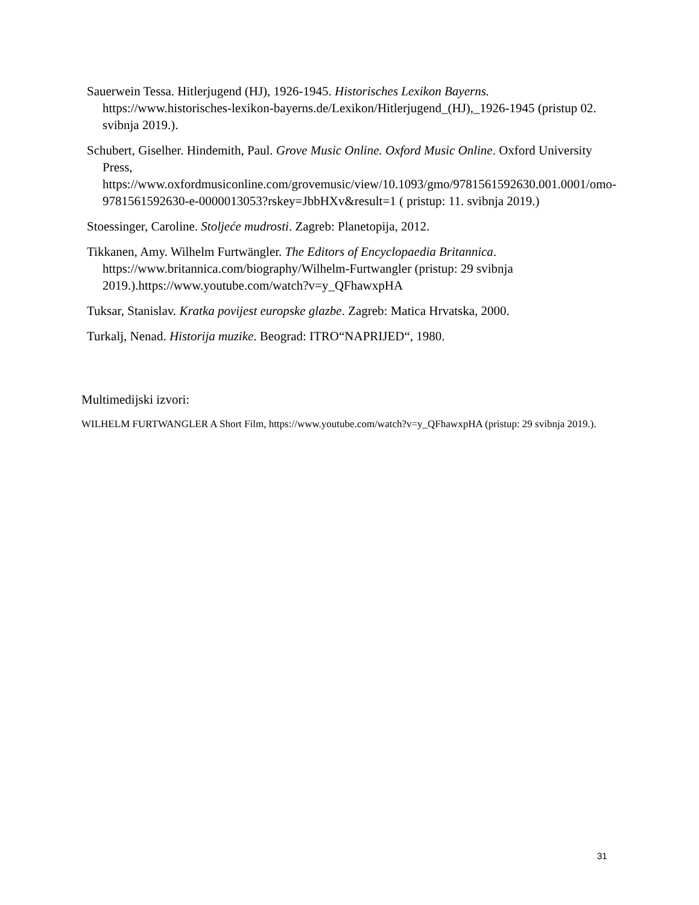Sauerwein Tessa. Hitlerjugend (HJ), 1926-1945. Historisches Lexikon Bayerns. https://www.historisches-lexikon-bayerns.de/Lexikon/Hitlerjugend_(HJ),_1926-1945 (pristup 02. svibnja 2019.).
Schubert, Giselher. Hindemith, Paul. Grove Music Online. Oxford Music Online. Oxford University Press, https://www.oxfordmusiconline.com/grovemusic/view/10.1093/gmo/9781561592630.001.0001/omo-9781561592630-e-0000013053?rskey=JbbHXv&result=1 ( pristup: 11. svibnja 2019.)
Stoessinger, Caroline. Stoljeće mudrosti. Zagreb: Planetopija, 2012.
Tikkanen, Amy. Wilhelm Furtwängler. The Editors of Encyclopaedia Britannica. https://www.britannica.com/biography/Wilhelm-Furtwangler (pristup: 29 svibnja 2019.).https://www.youtube.com/watch?v=y_QFhawxpHA
Tuksar, Stanislav. Kratka povijest europske glazbe. Zagreb: Matica Hrvatska, 2000.
Turkalj, Nenad. Historija muzike. Beograd: ITRO“NAPRIJED“, 1980.
Multimedijski izvori:
WILHELM FURTWANGLER A Short Film, https://www.youtube.com/watch?v=y_QFhawxpHA (pristup: 29 svibnja 2019.).
31